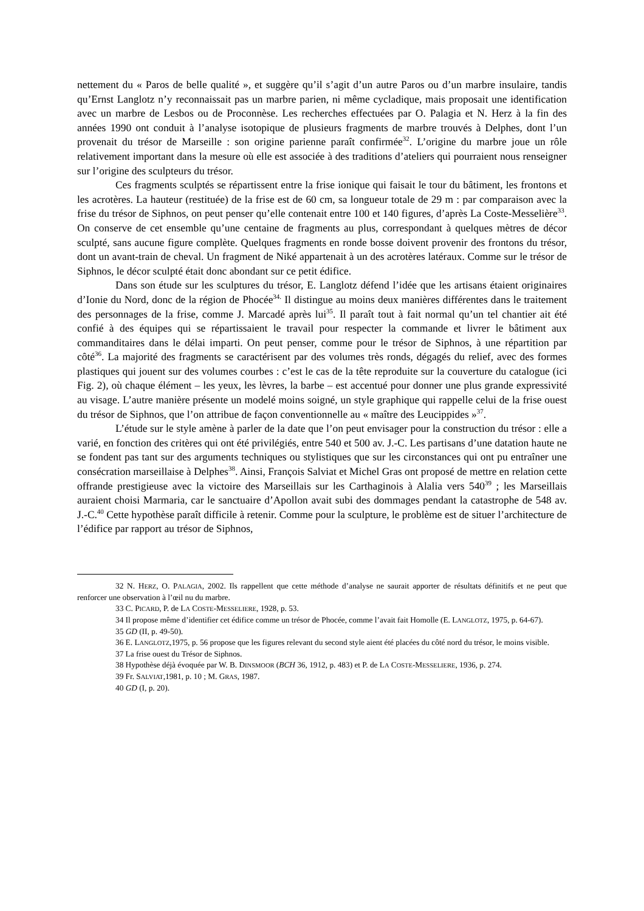nettement du « Paros de belle qualité », et suggère qu’il s’agit d’un autre Paros ou d’un marbre insulaire, tandis qu’Ernst Langlotz n’y reconnaissait pas un marbre parien, ni même cycladique, mais proposait une identification avec un marbre de Lesbos ou de Proconnèse. Les recherches effectuées par O. Palagia et N. Herz à la fin des années 1990 ont conduit à l’analyse isotopique de plusieurs fragments de marbre trouvés à Delphes, dont l’un provenait du trésor de Marseille : son origine parienne paraît confirmée<sup>32</sup>. L’origine du marbre joue un rôle relativement important dans la mesure où elle est associée à des traditions d’ateliers qui pourraient nous renseigner sur l’origine des sculpteurs du trésor.
Ces fragments sculptés se répartissent entre la frise ionique qui faisait le tour du bâtiment, les frontons et les acrotères. La hauteur (restituée) de la frise est de 60 cm, sa longueur totale de 29 m : par comparaison avec la frise du trésor de Siphnos, on peut penser qu’elle contenait entre 100 et 140 figures, d’après La Coste-Messelière<sup>33</sup>. On conserve de cet ensemble qu’une centaine de fragments au plus, correspondant à quelques mètres de décor sculpté, sans aucune figure complète. Quelques fragments en ronde bosse doivent provenir des frontons du trésor, dont un avant-train de cheval. Un fragment de Niké appartenait à un des acrotères latéraux. Comme sur le trésor de Siphnos, le décor sculpté était donc abondant sur ce petit édifice.
Dans son étude sur les sculptures du trésor, E. Langlotz défend l’idée que les artisans étaient originaires d’Ionie du Nord, donc de la région de Phocée<sup>34.</sup> Il distingue au moins deux manières différentes dans le traitement des personnages de la frise, comme J. Marcadé après lui<sup>35</sup>. Il paraît tout à fait normal qu’un tel chantier ait été confié à des équipes qui se répartissaient le travail pour respecter la commande et livrer le bâtiment aux commanditaires dans le délai imparti. On peut penser, comme pour le trésor de Siphnos, à une répartition par côté<sup>36</sup>. La majorité des fragments se caractérisent par des volumes très ronds, dégagés du relief, avec des formes plastiques qui jouent sur des volumes courbes : c’est le cas de la tête reproduite sur la couverture du catalogue (ici Fig. 2), où chaque élément – les yeux, les lèvres, la barbe – est accentué pour donner une plus grande expressivité au visage. L’autre manière présente un modelé moins soigné, un style graphique qui rappelle celui de la frise ouest du trésor de Siphnos, que l’on attribue de façon conventionnelle au « maître des Leucippides »<sup>37</sup>.
L’étude sur le style amène à parler de la date que l’on peut envisager pour la construction du trésor : elle a varié, en fonction des critères qui ont été privilégiés, entre 540 et 500 av. J.-C. Les partisans d’une datation haute ne se fondent pas tant sur des arguments techniques ou stylistiques que sur les circonstances qui ont pu entraîner une consécration marseillaise à Delphes<sup>38</sup>. Ainsi, François Salviat et Michel Gras ont proposé de mettre en relation cette offrande prestigieuse avec la victoire des Marseillais sur les Carthaginois à Alalia vers 540<sup>39</sup> ; les Marseillais auraient choisi Marmaria, car le sanctuaire d’Apollon avait subi des dommages pendant la catastrophe de 548 av. J.-C.<sup>40</sup> Cette hypothèse paraît difficile à retenir. Comme pour la sculpture, le problème est de situer l’architecture de l’édifice par rapport au trésor de Siphnos,
32 N. HERZ, O. PALAGIA, 2002. Ils rappellent que cette méthode d’analyse ne saurait apporter de résultats définitifs et ne peut que renforcer une observation à l’œil nu du marbre.
33 C. PICARD, P. de LA COSTE-MESSELIERE, 1928, p. 53.
34 Il propose même d’identifier cet édifice comme un trésor de Phocée, comme l’avait fait Homolle (E. LANGLOTZ, 1975, p. 64-67).
35 GD (II, p. 49-50).
36 E. LANGLOTZ,1975, p. 56 propose que les figures relevant du second style aient été placées du côté nord du trésor, le moins visible.
37 La frise ouest du Trésor de Siphnos.
38 Hypothèse déjà évoquée par W. B. DINSMOOR (BCH 36, 1912, p. 483) et P. de LA COSTE-MESSELIERE, 1936, p. 274.
39 Fr. SALVIAT,1981, p. 10 ; M. GRAS, 1987.
40 GD (I, p. 20).